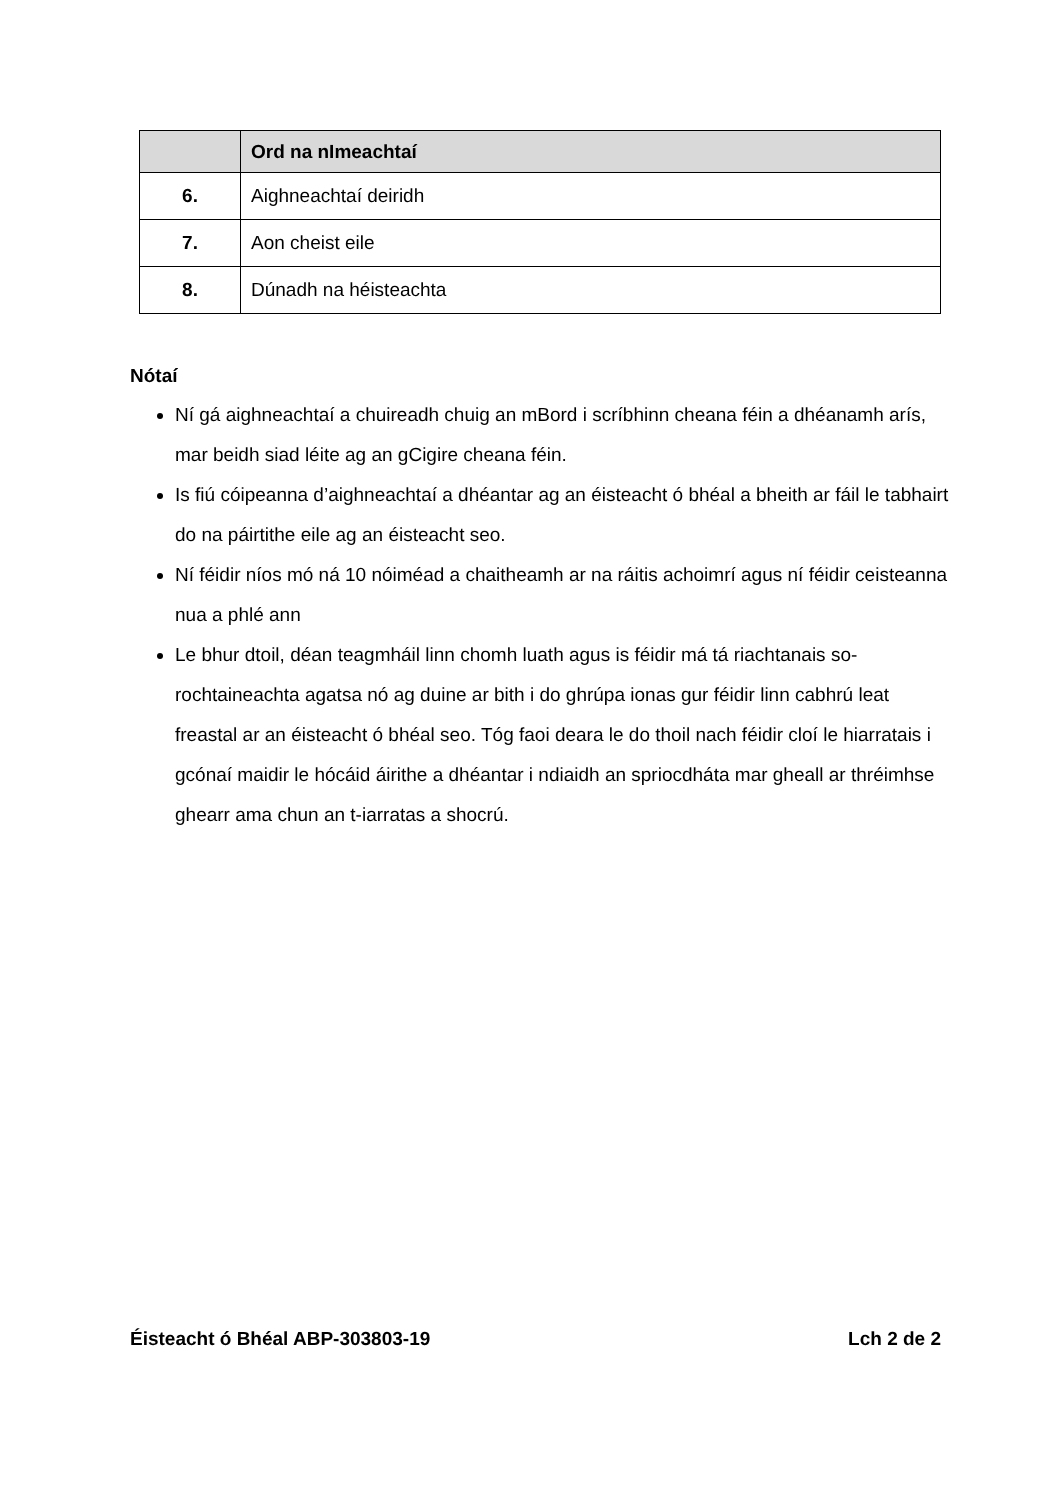| | Ord na nImeachtaí |
| --- | --- |
| 6. | Aighneachtaí deiridh |
| 7. | Aon cheist eile |
| 8. | Dúnadh na héisteachta |
Nótaí
Ní gá aighneachtaí a chuireadh chuig an mBord i scríbhinn cheana féin a dhéanamh arís, mar beidh siad léite ag an gCigire cheana féin.
Is fiú cóipeanna d’aighneachtaí a dhéantar ag an éisteacht ó bhéal a bheith ar fáil le tabhairt do na páirtithe eile ag an éisteacht seo.
Ní féidir níos mó ná 10 nóiméad a chaitheamh ar na ráitis achoimrí agus ní féidir ceisteanna nua a phlé ann
Le bhur dtoil, déan teagmháil linn chomh luath agus is féidir má tá riachtanais so-rochtaineachta agatsa nó ag duine ar bith i do ghrúpa ionas gur féidir linn cabhrú leat freastal ar an éisteacht ó bhéal seo. Tóg faoi deara le do thoil nach féidir cloí le hiarratais i gcónaí maidir le hócáid áirithe a dhéantar i ndiaidh an spriocdháta mar gheall ar thréimhse ghearr ama chun an t-iarratas a shocrú.
Éisteacht ó Bhéal ABP-303803-19 Lch 2 de 2